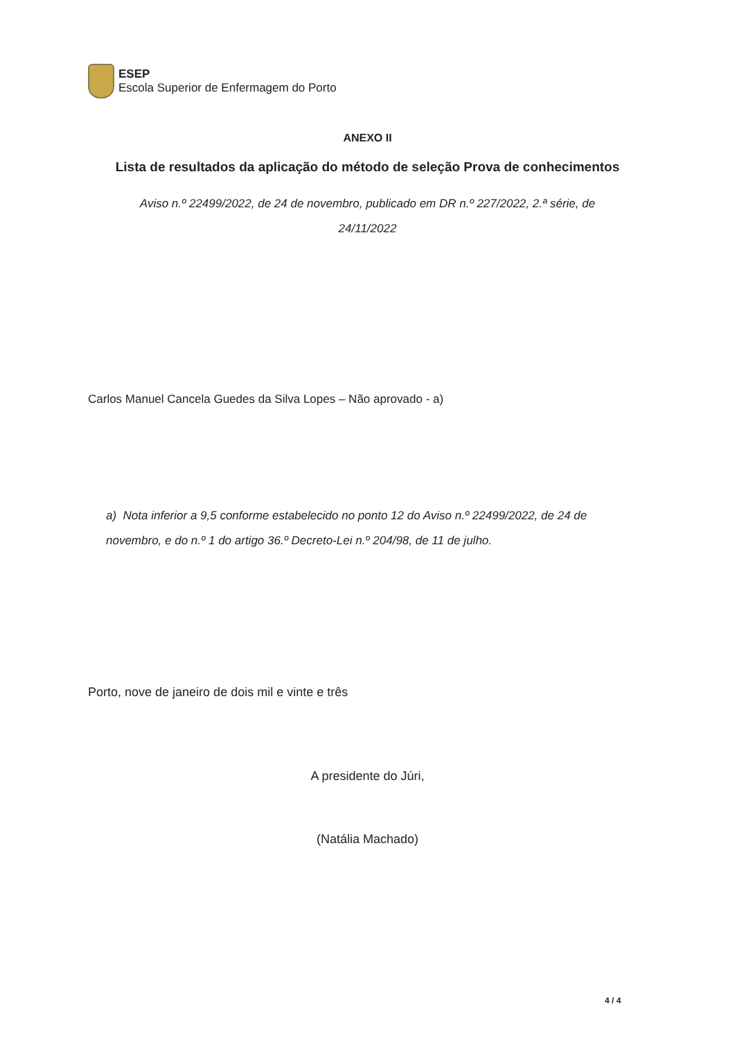ESEP
Escola Superior de Enfermagem do Porto
ANEXO II
Lista de resultados da aplicação do método de seleção Prova de conhecimentos
Aviso n.º 22499/2022, de 24 de novembro, publicado em DR n.º 227/2022, 2.ª série, de
24/11/2022
Carlos Manuel Cancela Guedes da Silva Lopes – Não aprovado - a)
a) Nota inferior a 9,5 conforme estabelecido no ponto 12 do Aviso n.º 22499/2022, de 24 de novembro, e do n.º 1 do artigo 36.º Decreto-Lei n.º 204/98, de 11 de julho.
Porto, nove de janeiro de dois mil e vinte e três
A presidente do Júri,
(Natália Machado)
4 / 4